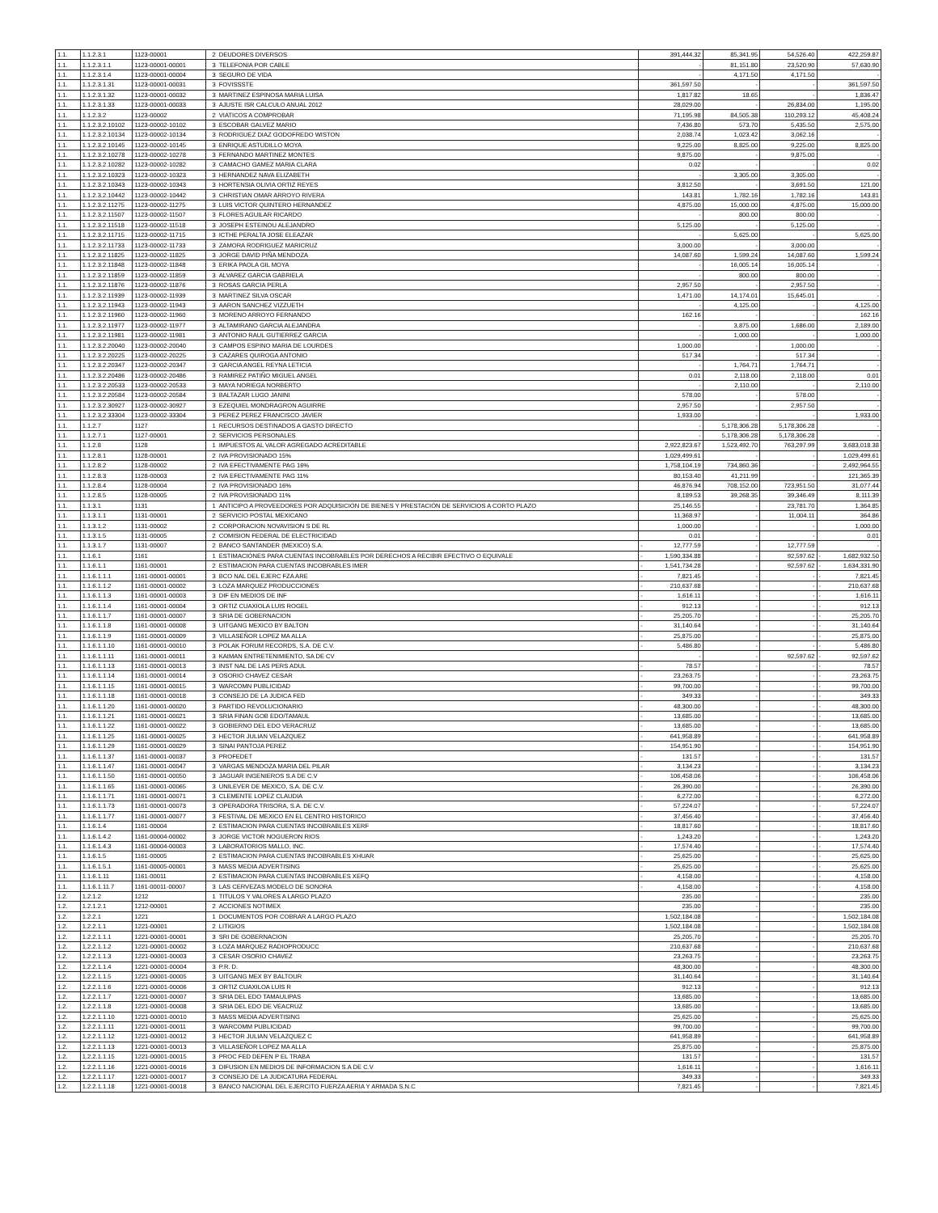| 1.1. | 1.1.2.3.1 | 1123-00001 | 2 | DEUDORES DIVERSOS | | 391,444.32 | 85,341.95 | 54,526.40 | | 422,259.87 |
| 1.1. | 1.1.2.3.1.1 | 1123-00001-00001 | 3 | TELEFONIA POR CABLE | | - | 81,151.80 | 23,520.90 | | 57,630.90 |
| 1.1. | 1.1.2.3.1.4 | 1123-00001-00004 | 3 | SEGURO DE VIDA | | - | 4,171.50 | 4,171.50 | | - |
| 1.1. | 1.1.2.3.1.31 | 1123-00001-00031 | 3 | FOVISSSTE | | 361,597.50 | - | - | | 361,597.50 |
| 1.1. | 1.1.2.3.1.32 | 1123-00001-00032 | 3 | MARTINEZ ESPINOSA MARIA LUISA | | 1,817.82 | 18.65 | - | | 1,836.47 |
| 1.1. | 1.1.2.3.1.33 | 1123-00001-00033 | 3 | AJUSTE ISR CALCULO ANUAL 2012 | | 28,029.00 | - | 26,834.00 | | 1,195.00 |
| 1.1. | 1.1.2.3.2 | 1123-00002 | 2 | VIATICOS A COMPROBAR | | 71,195.98 | 84,505.38 | 110,293.12 | | 45,408.24 |
| 1.1. | 1.1.2.3.2.10102 | 1123-00002-10102 | 3 | ESCOBAR GALVEZ MARIO | | 7,436.80 | 573.70 | 5,435.50 | | 2,575.00 |
| 1.1. | 1.1.2.3.2.10134 | 1123-00002-10134 | 3 | RODRIGUEZ DIAZ GODOFREDO WISTON | | 2,038.74 | 1,023.42 | 3,062.16 | | - |
| 1.1. | 1.1.2.3.2.10145 | 1123-00002-10145 | 3 | ENRIQUE ASTUDILLO MOYA | | 9,225.00 | 8,825.00 | 9,225.00 | | 8,825.00 |
| 1.1. | 1.1.2.3.2.10278 | 1123-00002-10278 | 3 | FERNANDO MARTINEZ MONTES | | 9,875.00 | - | 9,875.00 | | - |
| 1.1. | 1.1.2.3.2.10282 | 1123-00002-10282 | 3 | CAMACHO GAMEZ MARIA CLARA | | 0.02 | - | - | | 0.02 |
| 1.1. | 1.1.2.3.2.10323 | 1123-00002-10323 | 3 | HERNANDEZ NAVA ELIZABETH | | - | 3,305.00 | 3,305.00 | | - |
| 1.1. | 1.1.2.3.2.10343 | 1123-00002-10343 | 3 | HORTENSIA OLIVIA ORTIZ REYES | | 3,812.50 | - | 3,691.50 | | 121.00 |
| 1.1. | 1.1.2.3.2.10442 | 1123-00002-10442 | 3 | CHRISTIAN OMAR ARROYO RIVERA | | 143.81 | 1,782.16 | 1,782.16 | | 143.81 |
| 1.1. | 1.1.2.3.2.11275 | 1123-00002-11275 | 3 | LUIS VICTOR QUINTERO HERNANDEZ | | 4,875.00 | 15,000.00 | 4,875.00 | | 15,000.00 |
| 1.1. | 1.1.2.3.2.11507 | 1123-00002-11507 | 3 | FLORES AGUILAR RICARDO | | - | 800.00 | 800.00 | | - |
| 1.1. | 1.1.2.3.2.11518 | 1123-00002-11518 | 3 | JOSEPH ESTEINOU ALEJANDRO | | 5,125.00 | - | 5,125.00 | | - |
| 1.1. | 1.1.2.3.2.11715 | 1123-00002-11715 | 3 | ICTHE PERALTA JOSE ELEAZAR | | - | 5,625.00 | - | | 5,625.00 |
| 1.1. | 1.1.2.3.2.11733 | 1123-00002-11733 | 3 | ZAMORA RODRIGUEZ MARICRUZ | | 3,000.00 | - | 3,000.00 | | - |
| 1.1. | 1.1.2.3.2.11825 | 1123-00002-11825 | 3 | JORGE DAVID PIÑA MENDOZA | | 14,087.60 | 1,599.24 | 14,087.60 | | 1,599.24 |
| 1.1. | 1.1.2.3.2.11848 | 1123-00002-11848 | 3 | ERIKA PAOLA GIL MOYA | | - | 16,005.14 | 16,005.14 | | - |
| 1.1. | 1.1.2.3.2.11859 | 1123-00002-11859 | 3 | ALVAREZ GARCIA GABRIELA | | - | 800.00 | 800.00 | | - |
| 1.1. | 1.1.2.3.2.11876 | 1123-00002-11876 | 3 | ROSAS GARCIA PERLA | | 2,957.50 | - | 2,957.50 | | - |
| 1.1. | 1.1.2.3.2.11939 | 1123-00002-11939 | 3 | MARTINEZ SILVA OSCAR | | 1,471.00 | 14,174.01 | 15,645.01 | | - |
| 1.1. | 1.1.2.3.2.11943 | 1123-00002-11943 | 3 | AARON SANCHEZ VIZZUETH | | - | 4,125.00 | - | | 4,125.00 |
| 1.1. | 1.1.2.3.2.11960 | 1123-00002-11960 | 3 | MORENO ARROYO FERNANDO | | 162.16 | - | - | | 162.16 |
| 1.1. | 1.1.2.3.2.11977 | 1123-00002-11977 | 3 | ALTAMIRANO GARCIA ALEJANDRA | | - | 3,875.00 | 1,686.00 | | 2,189.00 |
| 1.1. | 1.1.2.3.2.11981 | 1123-00002-11981 | 3 | ANTONIO RAUL GUTIERREZ GARCIA | | - | 1,000.00 | - | | 1,000.00 |
| 1.1. | 1.1.2.3.2.20040 | 1123-00002-20040 | 3 | CAMPOS ESPINO MARIA DE LOURDES | | 1,000.00 | - | 1,000.00 | | - |
| 1.1. | 1.1.2.3.2.20225 | 1123-00002-20225 | 3 | CAZARES QUIROGA ANTONIO | | 517.34 | - | 517.34 | | - |
| 1.1. | 1.1.2.3.2.20347 | 1123-00002-20347 | 3 | GARCIA ANGEL REYNA LETICIA | | - | 1,764.71 | 1,764.71 | | - |
| 1.1. | 1.1.2.3.2.20486 | 1123-00002-20486 | 3 | RAMIREZ PATIÑO MIGUEL ANGEL | | 0.01 | 2,118.00 | 2,118.00 | | 0.01 |
| 1.1. | 1.1.2.3.2.20533 | 1123-00002-20533 | 3 | MAYA NORIEGA NORBERTO | | - | 2,110.00 | - | | 2,110.00 |
| 1.1. | 1.1.2.3.2.20584 | 1123-00002-20584 | 3 | BALTAZAR LUGO JANINI | | 578.00 | - | 578.00 | | - |
| 1.1. | 1.1.2.3.2.30927 | 1123-00002-30927 | 3 | EZEQUIEL MONDRAGRON AGUIRRE | | 2,957.50 | - | 2,957.50 | | - |
| 1.1. | 1.1.2.3.2.33304 | 1123-00002-33304 | 3 | PEREZ PEREZ FRANCISCO JAVIER | | 1,933.00 | - | - | | 1,933.00 |
| 1.1. | 1.1.2.7 | 1127 | 1 | RECURSOS DESTINADOS A GASTO DIRECTO | | - | 5,178,306.28 | 5,178,306.28 | | - |
| 1.1. | 1.1.2.7.1 | 1127-00001 | 2 | SERVICIOS PERSONALES | | - | 5,178,306.28 | 5,178,306.28 | | - |
| 1.1. | 1.1.2.8 | 1128 | 1 | IMPUESTOS AL VALOR AGREGADO ACREDITABLE | | 2,922,823.67 | 1,523,492.70 | 763,297.99 | | 3,683,018.38 |
| 1.1. | 1.1.2.8.1 | 1128-00001 | 2 | IVA PROVISIONADO 15% | | 1,029,499.61 | - | - | | 1,029,499.61 |
| 1.1. | 1.1.2.8.2 | 1128-00002 | 2 | IVA EFECTIVAMENTE PAG 16% | | 1,758,104.19 | 734,860.36 | - | | 2,492,964.55 |
| 1.1. | 1.1.2.8.3 | 1128-00003 | 2 | IVA EFECTIVAMENTE PAG 11% | | 80,153.40 | 41,211.99 | - | | 121,365.39 |
| 1.1. | 1.1.2.8.4 | 1128-00004 | 2 | IVA PROVISIONADO 16% | | 46,876.94 | 708,152.00 | 723,951.50 | | 31,077.44 |
| 1.1. | 1.1.2.8.5 | 1128-00005 | 2 | IVA PROVISIONADO 11% | | 8,189.53 | 39,268.35 | 39,346.49 | | 8,111.39 |
| 1.1. | 1.1.3.1 | 1131 | 1 | ANTICIPO A PROVEEDORES POR ADQUISICIÓN DE BIENES Y PRESTACIÓN DE SERVICIOS A CORTO PLAZO | | 25,146.55 | - | 23,781.70 | | 1,364.85 |
| 1.1. | 1.1.3.1.1 | 1131-00001 | 2 | SERVICIO POSTAL MEXICANO | | 11,368.97 | - | 11,004.11 | | 364.86 |
| 1.1. | 1.1.3.1.2 | 1131-00002 | 2 | CORPORACION NOVAVISION S DE RL | | 1,000.00 | - | - | | 1,000.00 |
| 1.1. | 1.1.3.1.5 | 1131-00005 | 2 | COMISION FEDERAL DE ELECTRICIDAD | | 0.01 | - | - | | 0.01 |
| 1.1. | 1.1.3.1.7 | 1131-00007 | 2 | BANCO SANTANDER (MEXICO) S.A. | - | 12,777.59 | - | 12,777.59 | | - |
| 1.1. | 1.1.6.1 | 1161 | 1 | ESTIMACIÓNES PARA CUENTAS INCOBRABLES POR DERECHOS A RECIBIR EFECTIVO O EQUIVALE | - | 1,590,334.88 | - | 92,597.62 | - | 1,682,932.50 |
| 1.1. | 1.1.6.1.1 | 1161-00001 | 2 | ESTIMACION PARA CUENTAS INCOBRABLES IMER | - | 1,541,734.28 | - | 92,597.62 | - | 1,634,331.90 |
| 1.1. | 1.1.6.1.1.1 | 1161-00001-00001 | 3 | BCO NAL DEL EJERC FZA ARE | - | 7,821.45 | - | - | - | 7,821.45 |
| 1.1. | 1.1.6.1.1.2 | 1161-00001-00002 | 3 | LOZA MARQUEZ PRODUCCIONES | - | 210,637.68 | - | - | - | 210,637.68 |
| 1.1. | 1.1.6.1.1.3 | 1161-00001-00003 | 3 | DIF EN MEDIOS DE INF | - | 1,616.11 | - | - | - | 1,616.11 |
| 1.1. | 1.1.6.1.1.4 | 1161-00001-00004 | 3 | ORTIZ CUAXIOLA LUIS ROGEL | - | 912.13 | - | - | - | 912.13 |
| 1.1. | 1.1.6.1.1.7 | 1161-00001-00007 | 3 | SRIA DE GOBERNACION | - | 25,205.70 | - | - | - | 25,205.70 |
| 1.1. | 1.1.6.1.1.8 | 1161-00001-00008 | 3 | UITGANG MEXICO BY BALTON | - | 31,140.64 | - | - | - | 31,140.64 |
| 1.1. | 1.1.6.1.1.9 | 1161-00001-00009 | 3 | VILLASEÑOR LOPEZ MA ALLA | - | 25,875.00 | - | - | - | 25,875.00 |
| 1.1. | 1.1.6.1.1.10 | 1161-00001-00010 | 3 | POLAK FORUM RECORDS, S.A. DE C.V. | - | 5,486.80 | - | - | - | 5,486.80 |
| 1.1. | 1.1.6.1.1.11 | 1161-00001-00011 | 3 | KAIMAN ENTRETENIMIENTO, SA DE CV | | - | - | 92,597.62 | - | 92,597.62 |
| 1.1. | 1.1.6.1.1.13 | 1161-00001-00013 | 3 | INST NAL DE LAS PERS ADUL | - | 78.57 | - | - | - | 78.57 |
| 1.1. | 1.1.6.1.1.14 | 1161-00001-00014 | 3 | OSORIO CHAVEZ CESAR | - | 23,263.75 | - | - | - | 23,263.75 |
| 1.1. | 1.1.6.1.1.15 | 1161-00001-00015 | 3 | WARCOMN PUBLICIDAD | - | 99,700.00 | - | - | - | 99,700.00 |
| 1.1. | 1.1.6.1.1.18 | 1161-00001-00018 | 3 | CONSEJO DE LA JUDICA FED | - | 349.33 | - | - | - | 349.33 |
| 1.1. | 1.1.6.1.1.20 | 1161-00001-00020 | 3 | PARTIDO REVOLUCIONARIO | - | 48,300.00 | - | - | - | 48,300.00 |
| 1.1. | 1.1.6.1.1.21 | 1161-00001-00021 | 3 | SRIA FINAN GOB EDO/TAMAUL | - | 13,685.00 | - | - | - | 13,685.00 |
| 1.1. | 1.1.6.1.1.22 | 1161-00001-00022 | 3 | GOBIERNO DEL EDO VERACRUZ | - | 13,685.00 | - | - | - | 13,685.00 |
| 1.1. | 1.1.6.1.1.25 | 1161-00001-00025 | 3 | HECTOR JULIAN VELAZQUEZ | - | 641,958.89 | - | - | - | 641,958.89 |
| 1.1. | 1.1.6.1.1.29 | 1161-00001-00029 | 3 | SINAI PANTOJA PEREZ | - | 154,951.90 | - | - | - | 154,951.90 |
| 1.1. | 1.1.6.1.1.37 | 1161-00001-00037 | 3 | PROFEDET | - | 131.57 | - | - | - | 131.57 |
| 1.1. | 1.1.6.1.1.47 | 1161-00001-00047 | 3 | VARGAS MENDOZA MARIA DEL PILAR | - | 3,134.23 | - | - | - | 3,134.23 |
| 1.1. | 1.1.6.1.1.50 | 1161-00001-00050 | 3 | JAGUAR INGENIEROS S.A DE C.V | - | 106,458.06 | - | - | - | 106,458.06 |
| 1.1. | 1.1.6.1.1.65 | 1161-00001-00065 | 3 | UNILEVER DE MEXICO, S.A. DE C.V. | - | 26,390.00 | - | - | - | 26,390.00 |
| 1.1. | 1.1.6.1.1.71 | 1161-00001-00071 | 3 | CLEMENTE LOPEZ CLAUDIA | - | 6,272.00 | - | - | - | 6,272.00 |
| 1.1. | 1.1.6.1.1.73 | 1161-00001-00073 | 3 | OPERADORA TRISORA, S.A. DE C.V. | - | 57,224.07 | - | - | - | 57,224.07 |
| 1.1. | 1.1.6.1.1.77 | 1161-00001-00077 | 3 | FESTIVAL DE MEXICO EN EL CENTRO HISTORICO | - | 37,456.40 | - | - | - | 37,456.40 |
| 1.1. | 1.1.6.1.4 | 1161-00004 | 2 | ESTIMACION PARA CUENTAS INCOBRABLES XERF | - | 18,817.60 | - | - | - | 18,817.60 |
| 1.1. | 1.1.6.1.4.2 | 1161-00004-00002 | 3 | JORGE VICTOR NOGUERON RIOS | - | 1,243.20 | - | - | - | 1,243.20 |
| 1.1. | 1.1.6.1.4.3 | 1161-00004-00003 | 3 | LABORATORIOS MALLO, INC. | - | 17,574.40 | - | - | - | 17,574.40 |
| 1.1. | 1.1.6.1.5 | 1161-00005 | 2 | ESTIMACION PARA CUENTAS INCOBRABLES XHUAR | - | 25,625.00 | - | - | - | 25,625.00 |
| 1.1. | 1.1.6.1.5.1 | 1161-00005-00001 | 3 | MASS MEDIA ADVERTISING | - | 25,625.00 | - | - | - | 25,625.00 |
| 1.1. | 1.1.6.1.11 | 1161-00011 | 2 | ESTIMACION PARA CUENTAS INCOBRABLES XEFQ | - | 4,158.00 | - | - | - | 4,158.00 |
| 1.1. | 1.1.6.1.11.7 | 1161-00011-00007 | 3 | LAS CERVEZAS MODELO DE SONORA | - | 4,158.00 | - | - | - | 4,158.00 |
| 1.2. | 1.2.1.2 | 1212 | 1 | TITULOS Y VALORES A LARGO PLAZO | | 235.00 | - | - | | 235.00 |
| 1.2. | 1.2.1.2.1 | 1212-00001 | 2 | ACCIONES NOTIMEX | | 235.00 | - | - | | 235.00 |
| 1.2. | 1.2.2.1 | 1221 | 1 | DOCUMENTOS POR COBRAR A LARGO PLAZO | | 1,502,184.08 | - | - | | 1,502,184.08 |
| 1.2. | 1.2.2.1.1 | 1221-00001 | 2 | LITIGIOS | | 1,502,184.08 | - | - | | 1,502,184.08 |
| 1.2. | 1.2.2.1.1.1 | 1221-00001-00001 | 3 | SRI DE GOBERNACION | | 25,205.70 | - | - | | 25,205.70 |
| 1.2. | 1.2.2.1.1.2 | 1221-00001-00002 | 3 | LOZA MARQUEZ RADIOPRODUCC | | 210,637.68 | - | - | | 210,637.68 |
| 1.2. | 1.2.2.1.1.3 | 1221-00001-00003 | 3 | CESAR OSORIO CHAVEZ | | 23,263.75 | - | - | | 23,263.75 |
| 1.2. | 1.2.2.1.1.4 | 1221-00001-00004 | 3 | P.R. D. | | 48,300.00 | - | - | | 48,300.00 |
| 1.2. | 1.2.2.1.1.5 | 1221-00001-00005 | 3 | UITGANG MEX BY BALTOUR | | 31,140.64 | - | - | | 31,140.64 |
| 1.2. | 1.2.2.1.1.6 | 1221-00001-00006 | 3 | ORTIZ CUAXILOA LUIS R | | 912.13 | - | - | | 912.13 |
| 1.2. | 1.2.2.1.1.7 | 1221-00001-00007 | 3 | SRIA DEL EDO TAMAULIPAS | | 13,685.00 | - | - | | 13,685.00 |
| 1.2. | 1.2.2.1.1.8 | 1221-00001-00008 | 3 | SRIA DEL EDO DE VEACRUZ | | 13,685.00 | - | - | | 13,685.00 |
| 1.2. | 1.2.2.1.1.10 | 1221-00001-00010 | 3 | MASS MEDIA ADVERTISING | | 25,625.00 | - | - | | 25,625.00 |
| 1.2. | 1.2.2.1.1.11 | 1221-00001-00011 | 3 | WARCOMM PUBLICIDAD | | 99,700.00 | - | - | | 99,700.00 |
| 1.2. | 1.2.2.1.1.12 | 1221-00001-00012 | 3 | HECTOR JULIAN VELAZQUEZ C | | 641,958.89 | - | - | | 641,958.89 |
| 1.2. | 1.2.2.1.1.13 | 1221-00001-00013 | 3 | VILLASEÑOR LOPEZ MA ALLA | | 25,875.00 | - | - | | 25,875.00 |
| 1.2. | 1.2.2.1.1.15 | 1221-00001-00015 | 3 | PROC FED DEFEN P EL TRABA | | 131.57 | - | - | | 131.57 |
| 1.2. | 1.2.2.1.1.16 | 1221-00001-00016 | 3 | DIFUSION EN MEDIOS DE INFORMACION S.A DE C.V | | 1,616.11 | - | - | | 1,616.11 |
| 1.2. | 1.2.2.1.1.17 | 1221-00001-00017 | 3 | CONSEJO DE LA JUDICATURA FEDERAL | | 349.33 | - | - | | 349.33 |
| 1.2. | 1.2.2.1.1.18 | 1221-00001-00018 | 3 | BANCO NACIONAL DEL EJERCITO FUERZA AERIA Y ARMADA S.N.C | | 7,821.45 | - | - | | 7,821.45 |